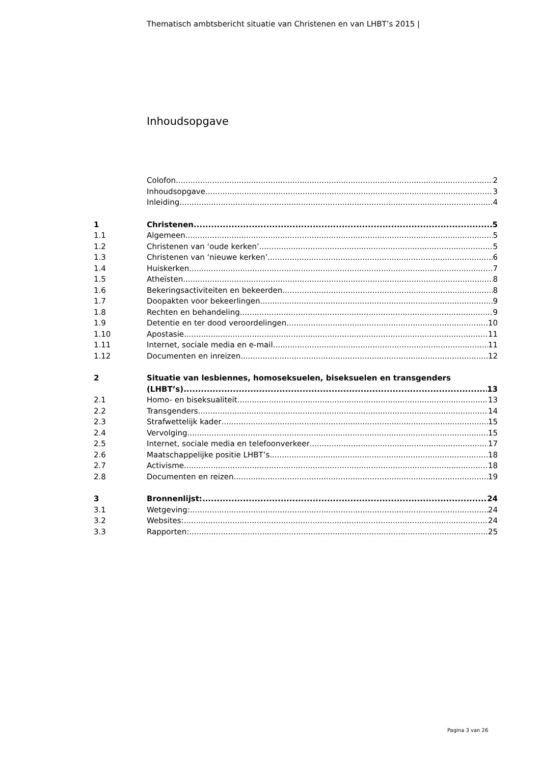Thematisch ambtsbericht situatie van Christenen en van LHBT’s 2015 |
Inhoudsopgave
Colofon 2
Inhoudsopgave 3
Inleiding 4
1 Christenen 5
1.1 Algemeen 5
1.2 Christenen van ‘oude kerken’ 5
1.3 Christenen van ‘nieuwe kerken’ 6
1.4 Huiskerken 7
1.5 Atheïsten 8
1.6 Bekeringsactiviteiten en bekeerden 8
1.7 Doopakten voor bekeerlingen 9
1.8 Rechten en behandeling 9
1.9 Detentie en ter dood veroordelingen 10
1.10 Apostasie 11
1.11 Internet, sociale media en e-mail 11
1.12 Documenten en inreizen 12
2 Situatie van lesbiennes, homoseksuelen, biseksuelen en transgenders
(LHBT’s) 13
2.1 Homo- en biseksualiteit 13
2.2 Transgenders 14
2.3 Strafwettelijk kader 15
2.4 Vervolging 15
2.5 Internet, sociale media en telefoonverkeer 17
2.6 Maatschappelijke positie LHBT’s 18
2.7 Activisme 18
2.8 Documenten en reizen 19
3 Bronnenlijst: 24
3.1 Wetgeving: 24
3.2 Websites: 24
3.3 Rapporten: 25
Pagina 3 van 26